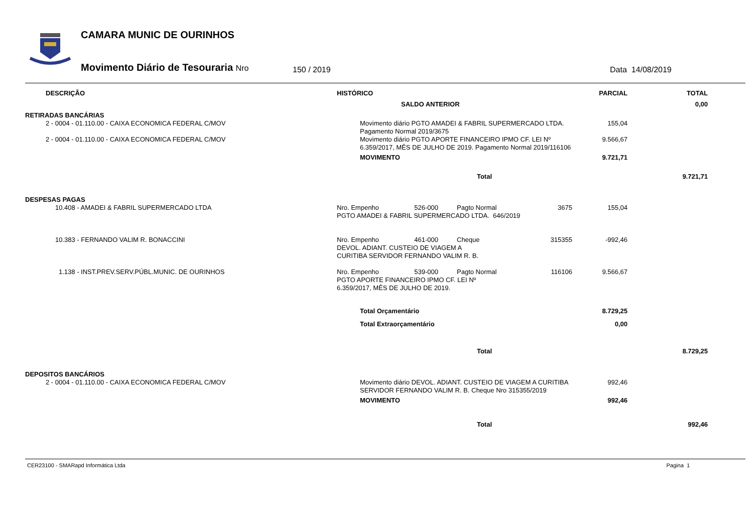CAMARA MUNIC DE OURINHOS
Movimento Diário de Tesouraria Nro
150 / 2019 Data 14/08/2019
| DESCRIÇÃO | HISTÓRICO | | | | PARCIAL | TOTAL |
| --- | --- | --- | --- | --- | --- | --- |
| | SALDO ANTERIOR | | | | | 0,00 |
| RETIRADAS BANCÁRIAS | | | | | | |
| 2 - 0004 - 01.110.00 - CAIXA ECONOMICA FEDERAL C/MOV | Movimento diário PGTO AMADEI & FABRIL SUPERMERCADO LTDA. Pagamento Normal 2019/3675 | | | | 155,04 | |
| 2 - 0004 - 01.110.00 - CAIXA ECONOMICA FEDERAL C/MOV | Movimento diário PGTO APORTE FINANCEIRO IPMO CF. LEI Nº 6.359/2017, MÊS DE JULHO DE 2019. Pagamento Normal 2019/116106 | | | | 9.566,67 | |
| | MOVIMENTO | | | | 9.721,71 | |
| | Total | | | | | 9.721,71 |
| DESPESAS PAGAS | | | | | | |
| 10.408 - AMADEI & FABRIL SUPERMERCADO LTDA | Nro. Empenho | 526-000 | Pagto Normal | 3675 | 155,04 | |
| | PGTO AMADEI & FABRIL SUPERMERCADO LTDA. 646/2019 | | | | | |
| 10.383 - FERNANDO VALIM R. BONACCINI | Nro. Empenho | 461-000 | Cheque | 315355 | -992,46 | |
| | DEVOL. ADIANT. CUSTEIO DE VIAGEM A CURITIBA SERVIDOR FERNANDO VALIM R. B. | | | | | |
| 1.138 - INST.PREV.SERV.PÚBL.MUNIC. DE OURINHOS | Nro. Empenho | 539-000 | Pagto Normal | 116106 | 9.566,67 | |
| | PGTO APORTE FINANCEIRO IPMO CF. LEI Nº 6.359/2017, MÊS DE JULHO DE 2019. | | | | | |
| | Total Orçamentário | | | | 8.729,25 | |
| | Total Extraorçamentário | | | | 0,00 | |
| | Total | | | | | 8.729,25 |
| DEPOSITOS BANCÁRIOS | | | | | | |
| 2 - 0004 - 01.110.00 - CAIXA ECONOMICA FEDERAL C/MOV | Movimento diário DEVOL. ADIANT. CUSTEIO DE VIAGEM A CURITIBA SERVIDOR FERNANDO VALIM R. B. Cheque Nro 315355/2019 | | | | 992,46 | |
| | MOVIMENTO | | | | 992,46 | |
| | Total | | | | | 992,46 |
CER23100 - SMARapd Informática Ltda Pagina 1